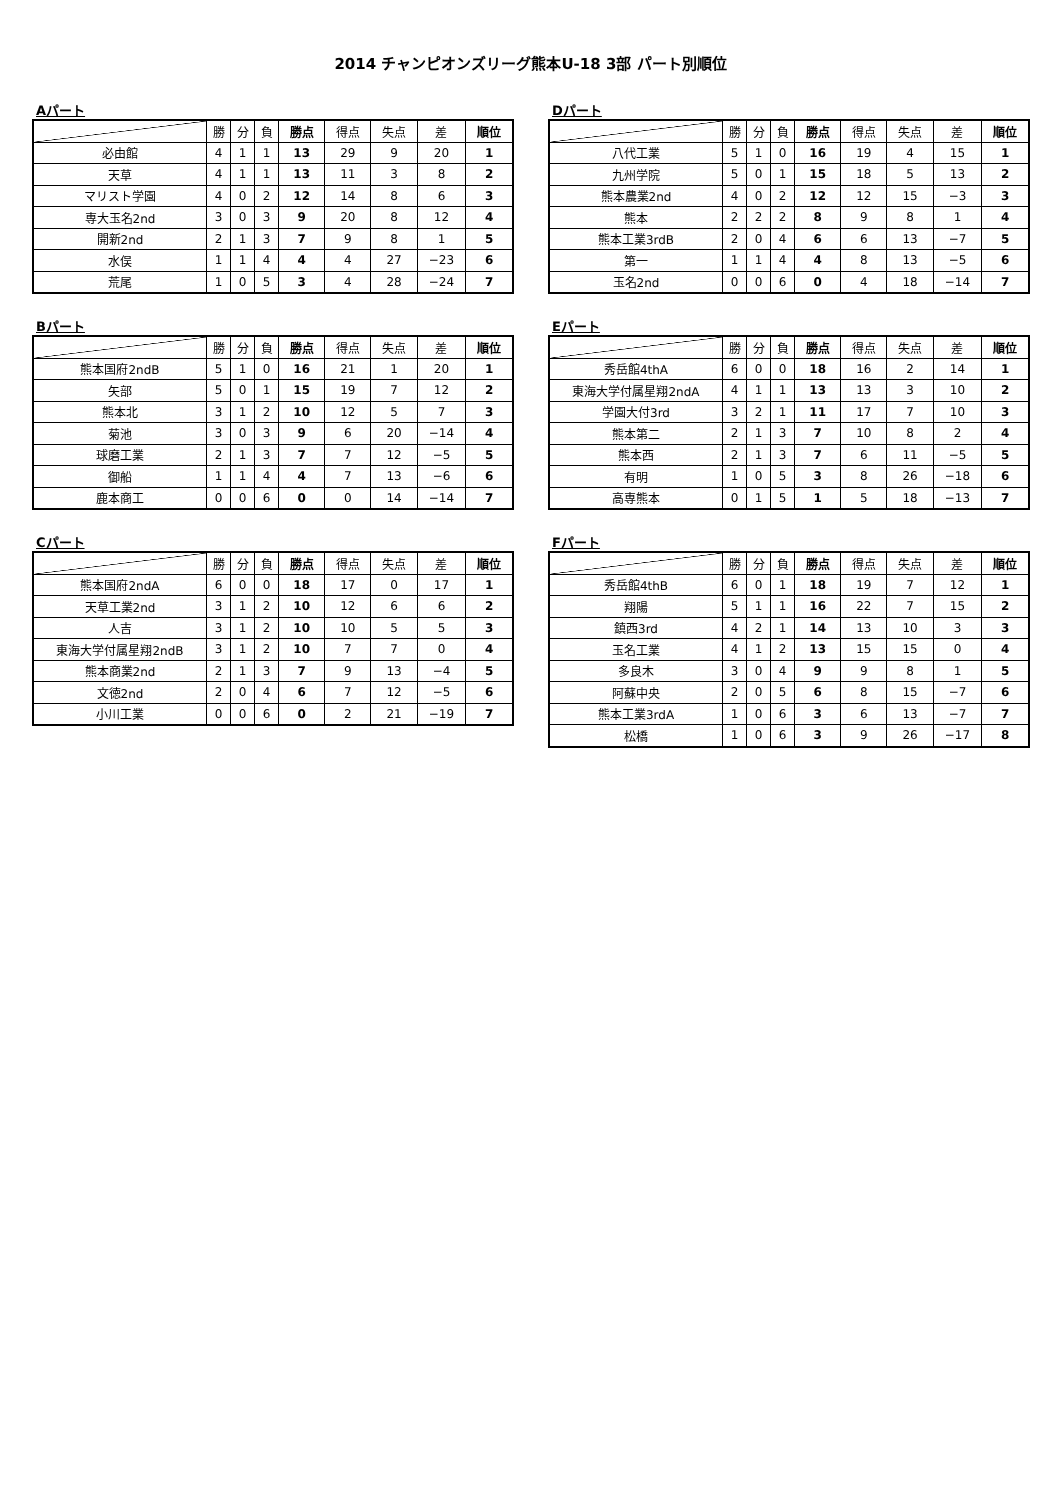2014 チャンピオンズリーグ熊本U-18 3部 パート別順位
Aパート
| | 勝 | 分 | 負 | 勝点 | 得点 | 失点 | 差 | 順位 |
| --- | --- | --- | --- | --- | --- | --- | --- | --- |
| 必由館 | 4 | 1 | 1 | 13 | 29 | 9 | 20 | 1 |
| 天草 | 4 | 1 | 1 | 13 | 11 | 3 | 8 | 2 |
| マリスト学園 | 4 | 0 | 2 | 12 | 14 | 8 | 6 | 3 |
| 専大玉名2nd | 3 | 0 | 3 | 9 | 20 | 8 | 12 | 4 |
| 開新2nd | 2 | 1 | 3 | 7 | 9 | 8 | 1 | 5 |
| 水俣 | 1 | 1 | 4 | 4 | 4 | 27 | −23 | 6 |
| 荒尾 | 1 | 0 | 5 | 3 | 4 | 28 | −24 | 7 |
Dパート
| | 勝 | 分 | 負 | 勝点 | 得点 | 失点 | 差 | 順位 |
| --- | --- | --- | --- | --- | --- | --- | --- | --- |
| 八代工業 | 5 | 1 | 0 | 16 | 19 | 4 | 15 | 1 |
| 九州学院 | 5 | 0 | 1 | 15 | 18 | 5 | 13 | 2 |
| 熊本農業2nd | 4 | 0 | 2 | 12 | 12 | 15 | −3 | 3 |
| 熊本 | 2 | 2 | 2 | 8 | 9 | 8 | 1 | 4 |
| 熊本工業3rdB | 2 | 0 | 4 | 6 | 6 | 13 | −7 | 5 |
| 第一 | 1 | 1 | 4 | 4 | 8 | 13 | −5 | 6 |
| 玉名2nd | 0 | 0 | 6 | 0 | 4 | 18 | −14 | 7 |
Bパート
| | 勝 | 分 | 負 | 勝点 | 得点 | 失点 | 差 | 順位 |
| --- | --- | --- | --- | --- | --- | --- | --- | --- |
| 熊本国府2ndB | 5 | 1 | 0 | 16 | 21 | 1 | 20 | 1 |
| 矢部 | 5 | 0 | 1 | 15 | 19 | 7 | 12 | 2 |
| 熊本北 | 3 | 1 | 2 | 10 | 12 | 5 | 7 | 3 |
| 菊池 | 3 | 0 | 3 | 9 | 6 | 20 | −14 | 4 |
| 球磨工業 | 2 | 1 | 3 | 7 | 7 | 12 | −5 | 5 |
| 御船 | 1 | 1 | 4 | 4 | 7 | 13 | −6 | 6 |
| 鹿本商工 | 0 | 0 | 6 | 0 | 0 | 14 | −14 | 7 |
Eパート
| | 勝 | 分 | 負 | 勝点 | 得点 | 失点 | 差 | 順位 |
| --- | --- | --- | --- | --- | --- | --- | --- | --- |
| 秀岳館4thA | 6 | 0 | 0 | 18 | 16 | 2 | 14 | 1 |
| 東海大学付属星翔2ndA | 4 | 1 | 1 | 13 | 13 | 3 | 10 | 2 |
| 学園大付3rd | 3 | 2 | 1 | 11 | 17 | 7 | 10 | 3 |
| 熊本第二 | 2 | 1 | 3 | 7 | 10 | 8 | 2 | 4 |
| 熊本西 | 2 | 1 | 3 | 7 | 6 | 11 | −5 | 5 |
| 有明 | 1 | 0 | 5 | 3 | 8 | 26 | −18 | 6 |
| 高専熊本 | 0 | 1 | 5 | 1 | 5 | 18 | −13 | 7 |
Cパート
| | 勝 | 分 | 負 | 勝点 | 得点 | 失点 | 差 | 順位 |
| --- | --- | --- | --- | --- | --- | --- | --- | --- |
| 熊本国府2ndA | 6 | 0 | 0 | 18 | 17 | 0 | 17 | 1 |
| 天草工業2nd | 3 | 1 | 2 | 10 | 12 | 6 | 6 | 2 |
| 人吉 | 3 | 1 | 2 | 10 | 10 | 5 | 5 | 3 |
| 東海大学付属星翔2ndB | 3 | 1 | 2 | 10 | 7 | 7 | 0 | 4 |
| 熊本商業2nd | 2 | 1 | 3 | 7 | 9 | 13 | −4 | 5 |
| 文徳2nd | 2 | 0 | 4 | 6 | 7 | 12 | −5 | 6 |
| 小川工業 | 0 | 0 | 6 | 0 | 2 | 21 | −19 | 7 |
Fパート
| | 勝 | 分 | 負 | 勝点 | 得点 | 失点 | 差 | 順位 |
| --- | --- | --- | --- | --- | --- | --- | --- | --- |
| 秀岳館4thB | 6 | 0 | 1 | 18 | 19 | 7 | 12 | 1 |
| 翔陽 | 5 | 1 | 1 | 16 | 22 | 7 | 15 | 2 |
| 鎮西3rd | 4 | 2 | 1 | 14 | 13 | 10 | 3 | 3 |
| 玉名工業 | 4 | 1 | 2 | 13 | 15 | 15 | 0 | 4 |
| 多良木 | 3 | 0 | 4 | 9 | 9 | 8 | 1 | 5 |
| 阿蘇中央 | 2 | 0 | 5 | 6 | 8 | 15 | −7 | 6 |
| 熊本工業3rdA | 1 | 0 | 6 | 3 | 6 | 13 | −7 | 7 |
| 松橋 | 1 | 0 | 6 | 3 | 9 | 26 | −17 | 8 |